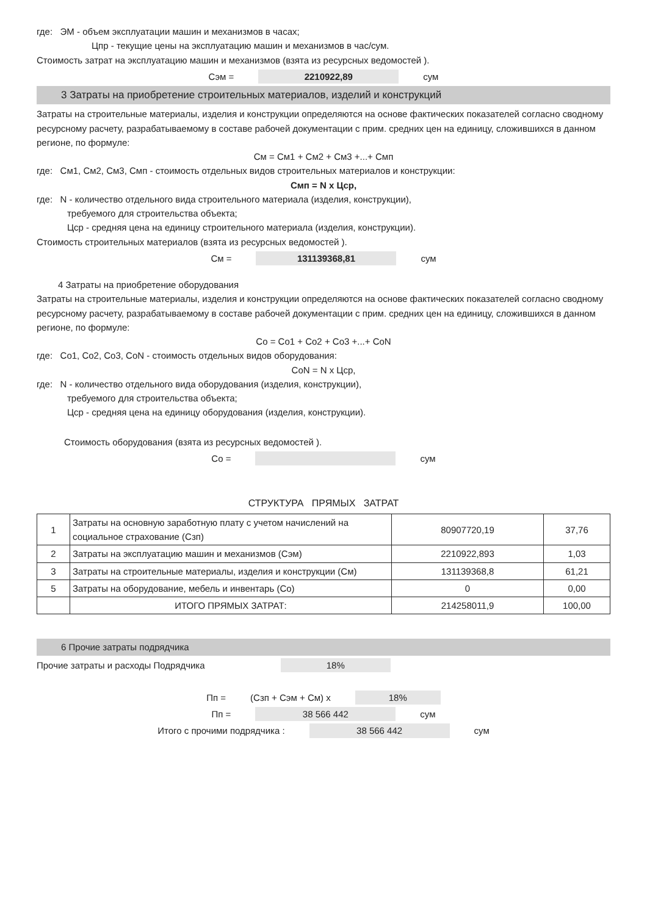где: ЭМ - объем эксплуатации машин и механизмов в часах;
Цпр - текущие цены на эксплуатацию машин и механизмов в час/сум.
Стоимость затрат на эксплуатацию машин и механизмов (взята из ресурсных ведомостей ).
Сэм = 2210922,89 сум
3 Затраты на приобретение строительных материалов, изделий и конструкций
Затраты на строительные материалы, изделия и конструкции определяются на основе фактических показателей согласно сводному ресурсному расчету, разрабатываемому в составе рабочей документации с прим. средних цен на единицу, сложившихся в данном регионе, по формуле:
См = См1 + См2 + См3 +...+ Смп
где: См1, См2, См3, Смп - стоимость отдельных видов строительных материалов и конструкции:
Смп = N х Цср,
где: N - количество отдельного вида строительного материала (изделия, конструкции),
требуемого для строительства объекта;
Цср - средняя цена на единицу строительного материала (изделия, конструкции).
Стоимость строительных материалов (взята из ресурсных ведомостей ).
См = 131139368,81 сум
4 Затраты на приобретение оборудования
Затраты на строительные материалы, изделия и конструкции определяются на основе фактических показателей согласно сводному ресурсному расчету, разрабатываемому в составе рабочей документации с прим. средних цен на единицу, сложившихся в данном регионе, по формуле:
Со = Со1 + Со2 + Со3 +...+ СоN
где: Со1, Со2, Со3, СоN - стоимость отдельных видов оборудования:
СоN = N х Цср,
где: N - количество отдельного вида оборудования (изделия, конструкции),
требуемого для строительства объекта;
Цср - средняя цена на единицу оборудования (изделия, конструкции).
Стоимость оборудования (взята из ресурсных ведомостей ).
Со = сум
СТРУКТУРА ПРЯМЫХ ЗАТРАТ
| 1 | Затраты на основную заработную плату с учетом начислений на социальное страхование (Сзп) | 80907720,19 | 37,76 |
| 2 | Затраты на эксплуатацию машин и механизмов (Сэм) | 2210922,893 | 1,03 |
| 3 | Затраты на строительные материалы, изделия и конструкции (См) | 131139368,8 | 61,21 |
| 5 | Затраты на оборудование, мебель и инвентарь (Со) | 0 | 0,00 |
| | ИТОГО ПРЯМЫХ ЗАТРАТ: | 214258011,9 | 100,00 |
6 Прочие затраты подрядчика
Прочие затраты и расходы Подрядчика 18%
Пп = (Сзп + Сэм + См) х 18%
Пп = 38 566 442 сум
Итого с прочими подрядчика : 38 566 442 сум